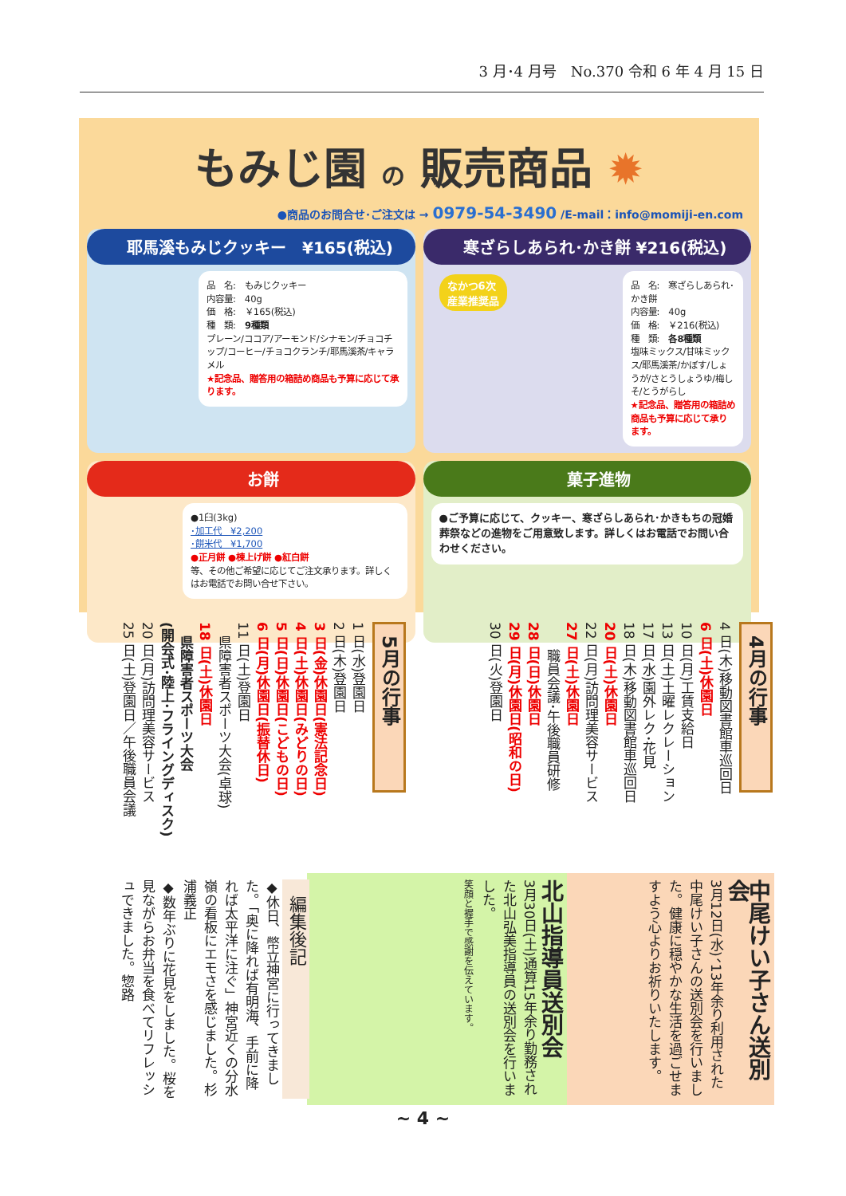3 月･4 月号　No.370 令和 6 年 4 月 15 日
もみじ園 の 販売商品 ✹
●商品のお問合せ･ご注文は → 0979-54-3490 /E-mail：info@momiji-en.com
耶馬溪もみじクッキー　¥165(税込)
品　名:　もみじクッキー
内容量:　40g
価　格:　￥165(税込)
種　類:　9種類
プレーン/ココア/アーモンド/シナモン/チョコチップ/コーヒー/チョコクランチ/耶馬溪茶/キャラメル
★記念品、贈答用の箱詰め商品も予算に応じて承ります。
寒ざらしあられ･かき餅 ¥216(税込)
なかつ6次
産業推奨品
品　名:　寒ざらしあられ･かき餅
内容量:　40g
価　格:　￥216(税込)
種　類:　各8種類
塩味ミックス/甘味ミックス/耶馬溪茶/かぼす/しょうが/さとうしょうゆ/梅しそ/とうがらし
★記念品、贈答用の箱詰め商品も予算に応じて承ります。
お餅
●1臼(3kg)
･加工代　¥2,200
･餅米代　¥1,700
●正月餅 ●棟上げ餅 ●紅白餅
等、その他ご希望に応じてご注文承ります。詳しくはお電話でお問い合せ下さい。
菓子進物
●ご予算に応じて、クッキー、寒ざらしあられ･かきもちの冠婚葬祭などの進物をご用意致します。詳しくはお電話でお問い合わせください。
4月の行事
4 日(木)移動図書館車巡回日
6 日(土)休園日
10 日(月)工賃支給日
13 日(土)土曜レクレーション
17 日(水)園外レク･花見
18 日(木)移動図書館車巡回日
20 日(土)休園日
22 日(月)訪問理美容サービス
27 日(土)休園日
　　職員会議･午後職員研修
28 日(日)休園日
29 日(月)休園日(昭和の日)
30 日(火)登園日
5月の行事
1 日(水)登園日
2 日(木)登園日
3 日(金)休園日(憲法記念日)
4 日(土)休園日(みどりの日)
5 日(日)休園日(こどもの日)
6 日(月)休園日(振替休日)
11 日(土)登園日
　県障害者スポーツ大会(卓球)
18 日(土)休園日
　県障害者スポーツ大会
(開会式･陸上･フライングディスク)
20 日(月)訪問理美容サービス
25 日(土)登園日／午後職員会議
中尾けい子さん送別会
3月12日(水)、13年余り利用された中尾けい子さんの送別会を行いました。健康に穏やかな生活を過ごせますよう心よりお祈りいたします。
北山指導員送別会
3月30日(土)通算15年余り勤務された北山弘美指導員の送別会を行いました。
笑顔と握手で感謝を伝えています。
編集後記
◆休日、幣立神宮に行ってきました。「奥に降れば有明海、手前に降れば太平洋に注ぐ」神宮近くの分水嶺の看板にエモさを感じました。杉浦義正
◆数年ぶりに花見をしました。桜を見ながらお弁当を食べてリフレッシュできました。惣路
~ 4 ~